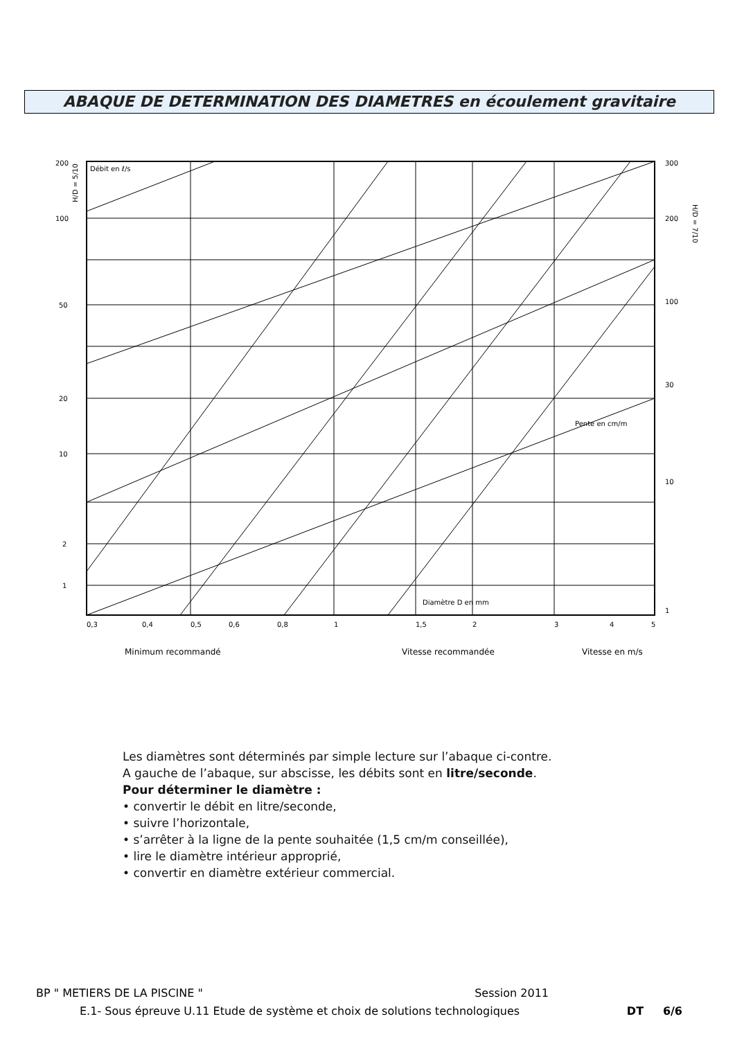ABAQUE DE DETERMINATION DES DIAMETRES en écoulement gravitaire
200
100
50
20
10
2
1
300
200
100
30
10
1
0,3
0,4
0,5
0,6
0,8
1
1,5
2
3
4
5
Débit en ℓ/s
Pente en cm/m
Diamètre D en mm
H/D = 5/10
H/D = 7/10
Minimum recommandé
Vitesse recommandée
Vitesse en m/s
Les diamètres sont déterminés par simple lecture sur l’abaque ci-contre.
A gauche de l’abaque, sur abscisse, les débits sont en litre/seconde.
Pour déterminer le diamètre :
• convertir le débit en litre/seconde,
• suivre l’horizontale,
• s’arrêter à la ligne de la pente souhaitée (1,5 cm/m conseillée),
• lire le diamètre intérieur approprié,
• convertir en diamètre extérieur commercial.
BP " METIERS DE LA PISCINE " Session 2011
E.1- Sous épreuve U.11 Etude de système et choix de solutions technologiques DT 6/6